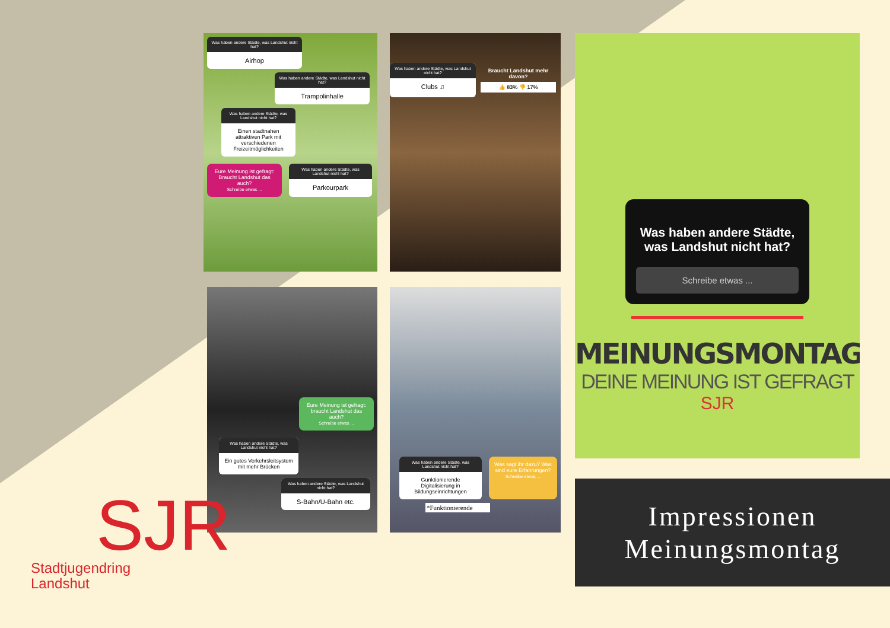Was haben andere Städte, was Landshut nicht hat?
Airhop
Was haben andere Städte, was Landshut nicht hat?
Trampolinhalle
Was haben andere Städte, was Landshut nicht hat?
Einen stadtnahen attraktiven Park mit verschiedenen Freizeitmöglichkeiten
Eure Meinung ist gefragt: Braucht Landshut das auch?
Schreibe etwas ...
Was haben andere Städte, was Landshut nicht hat?
Parkourpark
Was haben andere Städte, was Landshut nicht hat?
Clubs ♫
Braucht Landshut mehr davon?
👍 83% 👎 17%
Eure Meinung ist gefragt: braucht Landshut das auch?
Schreibe etwas ...
Was haben andere Städte, was Landshut nicht hat?
Ein gutes Verkehrsleitsystem mit mehr Brücken
Was haben andere Städte, was Landshut nicht hat?
S-Bahn/U-Bahn etc.
Was haben andere Städte, was Landshut nicht hat?
Gunktionierende Digitalisierung in Bildungseinrichtungen
Was sagt ihr dazu? Was sind eure Erfahrungen?
Schreibe etwas ...
*Funktionierende
Was haben andere Städte, was Landshut nicht hat?
Schreibe etwas ...
MEINUNGSMONTAG
DEINE MEINUNG IST GEFRAGT
SJR
Impressionen
Meinungsmontag
SJR
Stadtjugendring
Landshut